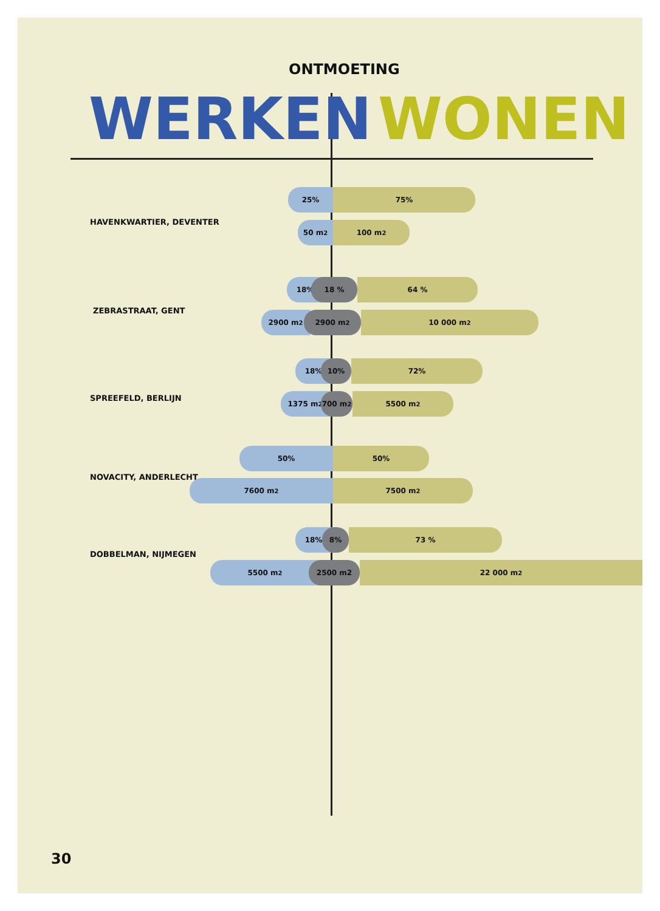ONTMOETING
WERKEN WONEN
25% 75%
HAVENKWARTIER, DEVENTER 50 m<sup>2</sup> 100 m<sup>2</sup>
18% 18 % 64 %
ZEBRASTRAAT, GENT 2900 m<sup>2</sup> 2900 m<sup>2</sup> 10 000 m<sup>2</sup>
18% 10% 72%
SPREEFELD, BERLIJN 1375 m<sup>2</sup> 700 m<sup>2</sup> 5500 m<sup>2</sup>
50% 50%
NOVACITY, ANDERLECHT
7600 m<sup>2</sup> 7500 m<sup>2</sup>
18% 8% 73 %
DOBBELMAN, NIJMEGEN
5500 m<sup>2</sup> 2500 m2 22 000 m<sup>2</sup>
30